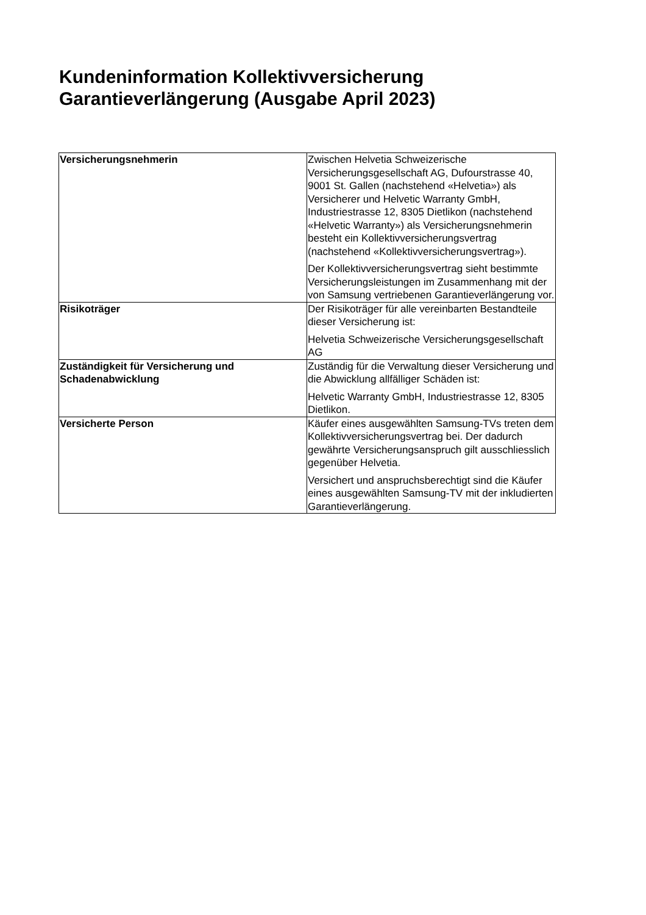Kundeninformation Kollektivversicherung Garantieverlängerung (Ausgabe April 2023)
| Versicherungsnehmerin | Zwischen Helvetia Schweizerische Versicherungsgesellschaft AG, Dufourstrasse 40, 9001 St. Gallen (nachstehend «Helvetia») als Versicherer und Helvetic Warranty GmbH, Industriestrasse 12, 8305 Dietlikon (nachstehend «Helvetic Warranty») als Versicherungsnehmerin besteht ein Kollektivversicherungsvertrag (nachstehend «Kollektivversicherungsvertrag»). Der Kollektivversicherungsvertrag sieht bestimmte Versicherungsleistungen im Zusammenhang mit der von Samsung vertriebenen Garantieverlängerung vor. |
| Risikoträger | Der Risikoträger für alle vereinbarten Bestandteile dieser Versicherung ist: Helvetia Schweizerische Versicherungsgesellschaft AG |
| Zuständigkeit für Versicherung und Schadenabwicklung | Zuständig für die Verwaltung dieser Versicherung und die Abwicklung allfälliger Schäden ist: Helvetic Warranty GmbH, Industriestrasse 12, 8305 Dietlikon. |
| Versicherte Person | Käufer eines ausgewählten Samsung-TVs treten dem Kollektivversicherungsvertrag bei. Der dadurch gewährte Versicherungsanspruch gilt ausschliesslich gegenüber Helvetia. Versichert und anspruchsberechtigt sind die Käufer eines ausgewählten Samsung-TV mit der inkludierten Garantieverlängerung. |